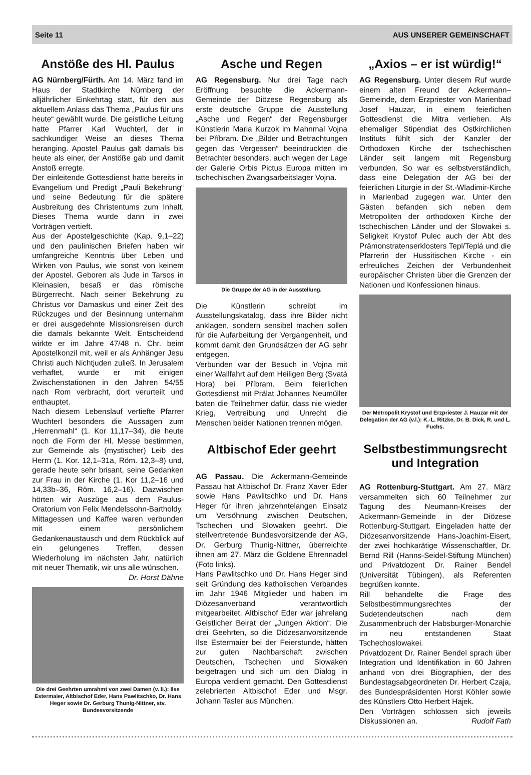Seite 11 AUS UNSERER GEMEINSCHAFT
Anstöße des Hl. Paulus
AG Nürnberg/Fürth. Am 14. März fand im Haus der Stadtkirche Nürnberg der alljährlicher Einkehrtag statt, für den aus aktuellem Anlass das Thema „Paulus für uns heute“ gewählt wurde. Die geistliche Leitung hatte Pfarrer Karl Wuchterl, der in sachkundiger Weise an dieses Thema heranging. Apostel Paulus galt damals bis heute als einer, der Anstöße gab und damit Anstoß erregte.
Der einleitende Gottesdienst hatte bereits in Evangelium und Predigt „Pauli Bekehrung“ und seine Bedeutung für die spätere Ausbreitung des Christentums zum Inhalt. Dieses Thema wurde dann in zwei Vorträgen vertieft.
Aus der Apostelgeschichte (Kap. 9,1–22) und den paulinischen Briefen haben wir umfangreiche Kenntnis über Leben und Wirken von Paulus, wie sonst von keinem der Apostel. Geboren als Jude in Tarsos in Kleinasien, besaß er das römische Bürgerrecht. Nach seiner Bekehrung zu Christus vor Damaskus und einer Zeit des Rückzuges und der Besinnung unternahm er drei ausgedehnte Missionsreisen durch die damals bekannte Welt. Entscheidend wirkte er im Jahre 47/48 n. Chr. beim Apostelkonzil mit, weil er als Anhänger Jesu Christi auch Nichtjuden zuließ. In Jerusalem verhaftet, wurde er mit einigen Zwischenstationen in den Jahren 54/55 nach Rom verbracht, dort verurteilt und enthauptet.
Nach diesem Lebenslauf vertiefte Pfarrer Wuchterl besonders die Aussagen zum „Herrenmahl“ (1. Kor 11,17–34), die heute noch die Form der Hl. Messe bestimmen, zur Gemeinde als (mystischer) Leib des Herrn (1. Kor. 12,1–31a, Röm. 12,3–8) und, gerade heute sehr brisant, seine Gedanken zur Frau in der Kirche (1. Kor 11,2–16 und 14,33b–36, Röm. 16,2–16). Dazwischen hörten wir Auszüge aus dem Paulus-Oratorium von Felix Mendelssohn-Bartholdy.
Mittagessen und Kaffee waren verbunden mit einem persönlichem Gedankenaustausch und dem Rückblick auf ein gelungenes Treffen, dessen Wiederholung im nächsten Jahr, natürlich mit neuer Thematik, wir uns alle wünschen.
Dr. Horst Dähne
Die drei Geehrten umrahmt von zwei Damen (v. li.): Ilse Estermaier, Altbischof Eder, Hans Pawlitschko, Dr. Hans Heger sowie Dr. Gerburg Thunig-Nittner, stv. Bundesvorsitzende
Asche und Regen
AG Regensburg. Nur drei Tage nach Eröffnung besuchte die Ackermann-Gemeinde der Diözese Regensburg als erste deutsche Gruppe die Ausstellung „Asche und Regen“ der Regensburger Künstlerin Maria Kurzok im Mahnmal Vojna bei Příbram. Die „Bilder und Betrachtungen gegen das Vergessen“ beeindruckten die Betrachter besonders, auch wegen der Lage der Galerie Orbis Pictus Europa mitten im tschechischen Zwangsarbeitslager Vojna.
Die Gruppe der AG in der Ausstellung.
Die Künstlerin schreibt im Ausstellungskatalog, dass ihre Bilder nicht anklagen, sondern sensibel machen sollen für die Aufarbeitung der Vergangenheit, und kommt damit den Grundsätzen der AG sehr entgegen.
Verbunden war der Besuch in Vojna mit einer Wallfahrt auf dem Heiligen Berg (Svatá Hora) bei Příbram. Beim feierlichen Gottesdienst mit Prälat Johannes Neumüller baten die Teilnehmer dafür, dass nie wieder Krieg, Vertreibung und Unrecht die Menschen beider Nationen trennen mögen.
Altbischof Eder geehrt
AG Passau. Die Ackermann-Gemeinde Passau hat Altbischof Dr. Franz Xaver Eder sowie Hans Pawlitschko und Dr. Hans Heger für ihren jahrzehntelangen Einsatz um Versöhnung zwischen Deutschen, Tschechen und Slowaken geehrt. Die stellvertretende Bundesvorsitzende der AG, Dr. Gerburg Thunig-Nittner, überreichte ihnen am 27. März die Goldene Ehrennadel (Foto links).
Hans Pawlitschko und Dr. Hans Heger sind seit Gründung des katholischen Verbandes im Jahr 1946 Mitglieder und haben im Diözesanverband verantwortlich mitgearbeitet. Altbischof Eder war jahrelang Geistlicher Beirat der „Jungen Aktion“. Die drei Geehrten, so die Diözesanvorsitzende Ilse Estermaier bei der Feierstunde, hätten zur guten Nachbarschaft zwischen Deutschen, Tschechen und Slowaken beigetragen und sich um den Dialog in Europa verdient gemacht. Den Gottesdienst zelebrierten Altbischof Eder und Msgr. Johann Tasler aus München.
„Axios – er ist würdig!“
AG Regensburg. Unter diesem Ruf wurde einem alten Freund der Ackermann–Gemeinde, dem Erzpriester von Marienbad Josef Hauzar, in einem feierlichen Gottesdienst die Mitra verliehen. Als ehemaliger Stipendiat des Ostkirchlichen Instituts fühlt sich der Kanzler der Orthodoxen Kirche der tschechischen Länder seit langem mit Regensburg verbunden. So war es selbstverständlich, dass eine Delegation der AG bei der feierlichen Liturgie in der St.-Wladimir-Kirche in Marienbad zugegen war. Unter den Gästen befanden sich neben dem Metropoliten der orthodoxen Kirche der tschechischen Länder und der Slowakei s. Seligkeit Krystof Pulec auch der Abt des Prämonstratenserklosters Tepl/Teplá und die Pfarrerin der Hussitischen Kirche - ein erfreuliches Zeichen der Verbundenheit europäischer Christen über die Grenzen der Nationen und Konfessionen hinaus.
Der Metropolit Krystof und Erzpriester J. Hauzar mit der Delegation der AG (v.l.): K.-L. Ritzke, Dr. B. Dick, R. und L. Fuchs.
Selbstbestimmungsrecht und Integration
AG Rottenburg-Stuttgart. Am 27. März versammelten sich 60 Teilnehmer zur Tagung des Neumann-Kreises der Ackermann-Gemeinde in der Diözese Rottenburg-Stuttgart. Eingeladen hatte der Diözesanvorsitzende Hans-Joachim-Eisert, der zwei hochkarätige Wissenschaftler, Dr. Bernd Rill (Hanns-Seidel-Stiftung München) und Privatdozent Dr. Rainer Bendel (Universität Tübingen), als Referenten begrüßen konnte.
Rill behandelte die Frage des Selbstbestimmungsrechtes der Sudetendeutschen nach dem Zusammenbruch der Habsburger-Monarchie im neu entstandenen Staat Tschechoslowakei.
Privatdozent Dr. Rainer Bendel sprach über Integration und Identifikation in 60 Jahren anhand von drei Biographien, der des Bundestagsabgeordneten Dr. Herbert Czaja, des Bundespräsidenten Horst Köhler sowie des Künstlers Otto Herbert Hajek.
Den Vorträgen schlossen sich jeweils Diskussionen an. Rudolf Fath